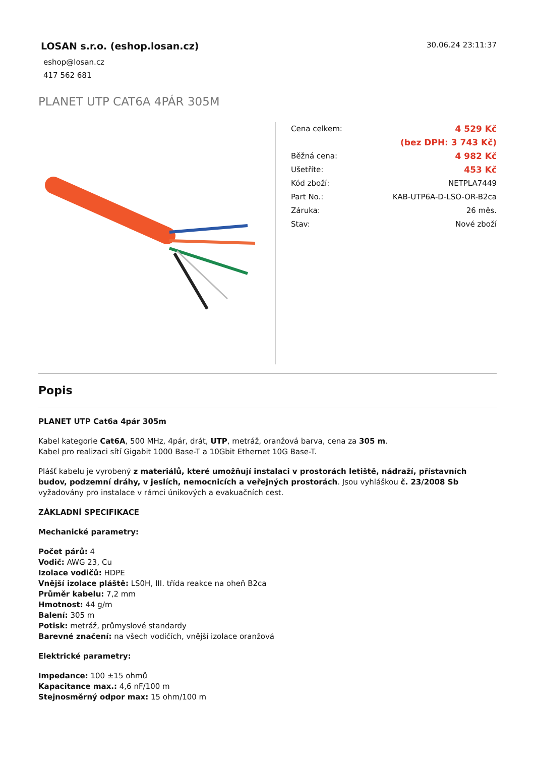LOSAN s.r.o. (eshop.losan.cz)
eshop@losan.cz
417 562 681
30.06.24 23:11:37
PLANET UTP CAT6A 4PÁR 305M
| Cena celkem: | 4 529 Kč |
| | (bez DPH: 3 743 Kč) |
| Běžná cena: | 4 982 Kč |
| Ušetříte: | 453 Kč |
| Kód zboží: | NETPLA7449 |
| Part No.: | KAB-UTP6A-D-LSO-OR-B2ca |
| Záruka: | 26 měs. |
| Stav: | Nové zboží |
Popis
PLANET UTP Cat6a 4pár 305m
Kabel kategorie Cat6A, 500 MHz, 4pár, drát, UTP, metráž, oranžová barva, cena za 305 m.
Kabel pro realizaci sítí Gigabit 1000 Base-T a 10Gbit Ethernet 10G Base-T.
Plášť kabelu je vyrobený z materiálů, které umožňují instalaci v prostorách letiště, nádraží, přístavních budov, podzemní dráhy, v jeslích, nemocnicích a veřejných prostorách. Jsou vyhláškou č. 23/2008 Sb vyžadovány pro instalace v rámci únikových a evakuačních cest.
ZÁKLADNÍ SPECIFIKACE
Mechanické parametry:
Počet párů: 4
Vodič: AWG 23, Cu
Izolace vodičů: HDPE
Vnější izolace pláště: LS0H, III. třída reakce na oheň B2ca
Průměr kabelu: 7,2 mm
Hmotnost: 44 g/m
Balení: 305 m
Potisk: metráž, průmyslové standardy
Barevné značení: na všech vodičích, vnější izolace oranžová
Elektrické parametry:
Impedance: 100 ±15 ohmů
Kapacitance max.: 4,6 nF/100 m
Stejnosměrný odpor max: 15 ohm/100 m